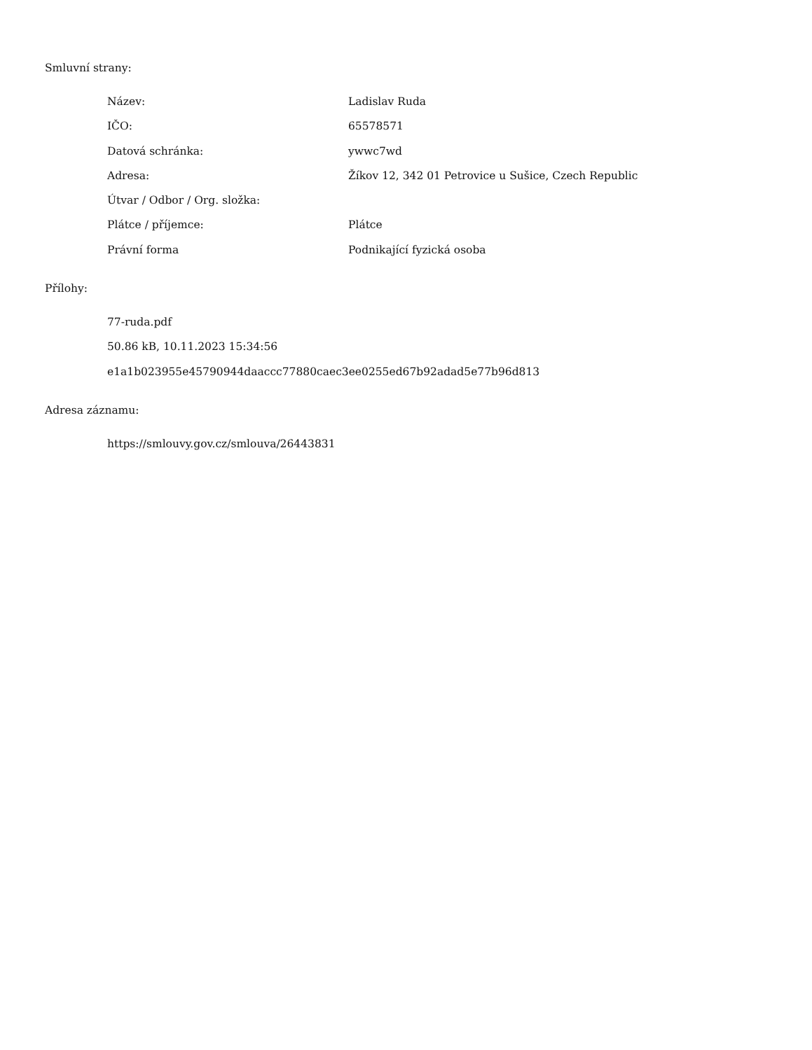Smluvní strany:
| Název: | Ladislav Ruda |
| IČO: | 65578571 |
| Datová schránka: | ywwc7wd |
| Adresa: | Žíkov 12, 342 01 Petrovice u Sušice, Czech Republic |
| Útvar / Odbor / Org. složka: | |
| Plátce / příjemce: | Plátce |
| Právní forma | Podnikající fyzická osoba |
Přílohy:
77-ruda.pdf
50.86 kB, 10.11.2023 15:34:56
e1a1b023955e45790944daaccc77880caec3ee0255ed67b92adad5e77b96d813
Adresa záznamu:
https://smlouvy.gov.cz/smlouva/26443831